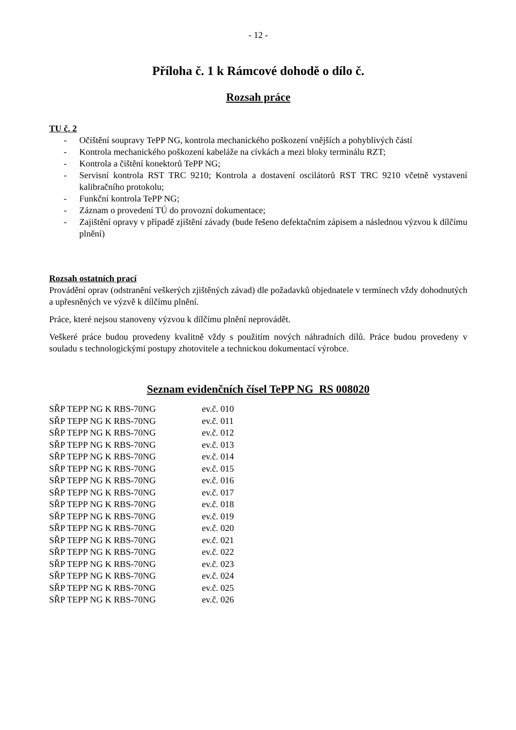- 12 -
Příloha č. 1 k Rámcové dohodě o dílo č.
Rozsah práce
TU č. 2
- Očištění soupravy TePP NG, kontrola mechanického poškození vnějších a pohyblivých částí
- Kontrola mechanického poškození kabeláže na cívkách a mezi bloky terminálu RZT;
- Kontrola a čištění konektorů TePP NG;
- Servisní kontrola RST TRC 9210; Kontrola a dostavení oscilátorů RST TRC 9210 včetně vystavení kalibračního protokolu;
- Funkční kontrola TePP NG;
- Záznam o provedení TÚ do provozní dokumentace;
- Zajištění opravy v případě zjištění závady (bude řešeno defektačním zápisem a následnou výzvou k dílčímu plnění)
Rozsah ostatních prací
Provádění oprav (odstranění veškerých zjištěných závad) dle požadavků objednatele v termínech vždy dohodnutých a upřesněných ve výzvě k dílčímu plnění.
Práce, které nejsou stanoveny výzvou k dílčímu plnění neprovádět.
Veškeré práce budou provedeny kvalitně vždy s použitím nových náhradních dílů. Práce budou provedeny v souladu s technologickými postupy zhotovitele a technickou dokumentací výrobce.
Seznam evidenčních čísel TePP NG RS 008020
| SŘP TEPP NG K RBS-70NG | ev.č. 010 |
| SŘP TEPP NG K RBS-70NG | ev.č. 011 |
| SŘP TEPP NG K RBS-70NG | ev.č. 012 |
| SŘP TEPP NG K RBS-70NG | ev.č. 013 |
| SŘP TEPP NG K RBS-70NG | ev.č. 014 |
| SŘP TEPP NG K RBS-70NG | ev.č. 015 |
| SŘP TEPP NG K RBS-70NG | ev.č. 016 |
| SŘP TEPP NG K RBS-70NG | ev.č. 017 |
| SŘP TEPP NG K RBS-70NG | ev.č. 018 |
| SŘP TEPP NG K RBS-70NG | ev.č. 019 |
| SŘP TEPP NG K RBS-70NG | ev.č. 020 |
| SŘP TEPP NG K RBS-70NG | ev.č. 021 |
| SŘP TEPP NG K RBS-70NG | ev.č. 022 |
| SŘP TEPP NG K RBS-70NG | ev.č. 023 |
| SŘP TEPP NG K RBS-70NG | ev.č. 024 |
| SŘP TEPP NG K RBS-70NG | ev.č. 025 |
| SŘP TEPP NG K RBS-70NG | ev.č. 026 |